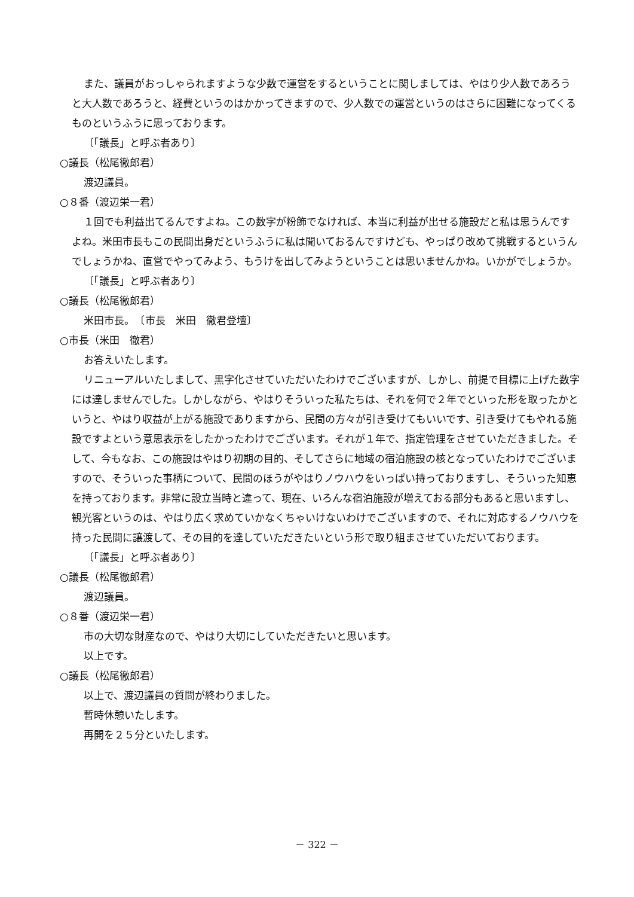また、議員がおっしゃられますような少数で運営をするということに関しましては、やはり少人数であろうと大人数であろうと、経費というのはかかってきますので、少人数での運営というのはさらに困難になってくるものというふうに思っております。
〔「議長」と呼ぶ者あり〕
○議長（松尾徹郎君）
渡辺議員。
○８番（渡辺栄一君）
１回でも利益出てるんですよね。この数字が粉飾でなければ、本当に利益が出せる施設だと私は思うんですよね。米田市長もこの民間出身だというふうに私は聞いておるんですけども、やっぱり改めて挑戦するというんでしょうかね、直営でやってみよう、もうけを出してみようということは思いませんかね。いかがでしょうか。
〔「議長」と呼ぶ者あり〕
○議長（松尾徹郎君）
米田市長。　〔市長　米田　徹君登壇〕
○市長（米田　徹君）
お答えいたします。
リニューアルいたしまして、黒字化させていただいたわけでございますが、しかし、前提で目標に上げた数字には達しませんでした。しかしながら、やはりそういった私たちは、それを何で２年でといった形を取ったかというと、やはり収益が上がる施設でありますから、民間の方々が引き受けてもいいです、引き受けてもやれる施設ですよという意思表示をしたかったわけでございます。それが１年で、指定管理をさせていただきました。そして、今もなお、この施設はやはり初期の目的、そしてさらに地域の宿泊施設の核となっていたわけでございますので、そういった事柄について、民間のほうがやはりノウハウをいっぱい持っておりますし、そういった知恵を持っております。非常に設立当時と違って、現在、いろんな宿泊施設が増えておる部分もあると思いますし、観光客というのは、やはり広く求めていかなくちゃいけないわけでございますので、それに対応するノウハウを持った民間に譲渡して、その目的を達していただきたいという形で取り組まさせていただいております。
〔「議長」と呼ぶ者あり〕
○議長（松尾徹郎君）
渡辺議員。
○８番（渡辺栄一君）
市の大切な財産なので、やはり大切にしていただきたいと思います。
以上です。
○議長（松尾徹郎君）
以上で、渡辺議員の質問が終わりました。
暫時休憩いたします。
再開を２５分といたします。
－ 322 －